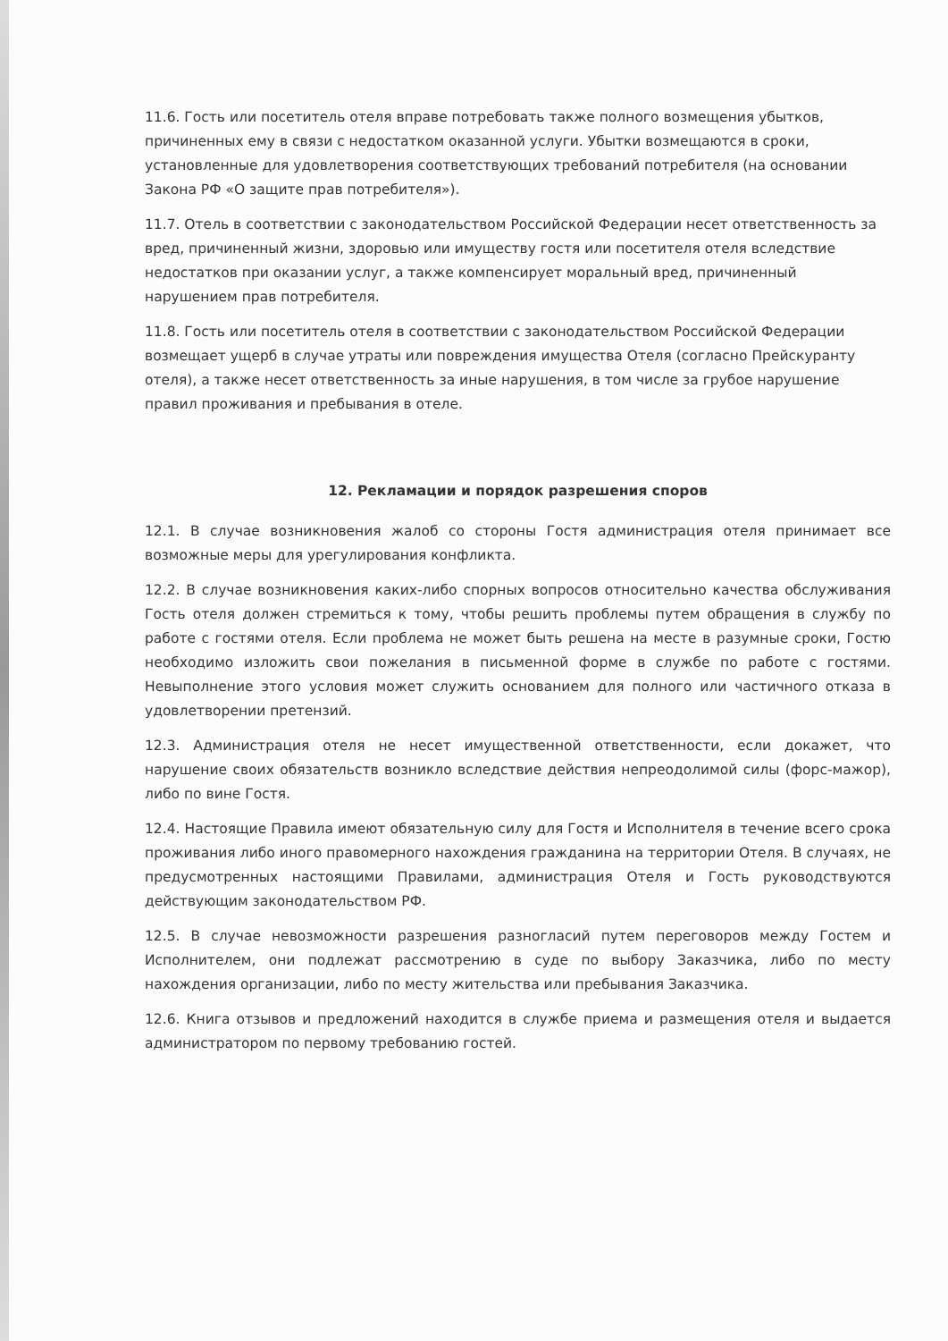11.6. Гость или посетитель отеля вправе потребовать также полного возмещения убытков, причиненных ему в связи с недостатком оказанной услуги. Убытки возмещаются в сроки, установленные для удовлетворения соответствующих требований потребителя (на основании Закона РФ «О защите прав потребителя»).
11.7. Отель в соответствии с законодательством Российской Федерации несет ответственность за вред, причиненный жизни, здоровью или имуществу гостя или посетителя отеля вследствие недостатков при оказании услуг, а также компенсирует моральный вред, причиненный нарушением прав потребителя.
11.8. Гость или посетитель отеля в соответствии с законодательством Российской Федерации возмещает ущерб в случае утраты или повреждения имущества Отеля (согласно Прейскуранту отеля), а также несет ответственность за иные нарушения, в том числе за грубое нарушение правил проживания и пребывания в отеле.
12. Рекламации и порядок разрешения споров
12.1. В случае возникновения жалоб со стороны Гостя администрация отеля принимает все возможные меры для урегулирования конфликта.
12.2. В случае возникновения каких-либо спорных вопросов относительно качества обслуживания Гость отеля должен стремиться к тому, чтобы решить проблемы путем обращения в службу по работе с гостями отеля. Если проблема не может быть решена на месте в разумные сроки, Гостю необходимо изложить свои пожелания в письменной форме в службе по работе с гостями. Невыполнение этого условия может служить основанием для полного или частичного отказа в удовлетворении претензий.
12.3. Администрация отеля не несет имущественной ответственности, если докажет, что нарушение своих обязательств возникло вследствие действия непреодолимой силы (форс-мажор), либо по вине Гостя.
12.4. Настоящие Правила имеют обязательную силу для Гостя и Исполнителя в течение всего срока проживания либо иного правомерного нахождения гражданина на территории Отеля. В случаях, не предусмотренных настоящими Правилами, администрация Отеля и Гость руководствуются действующим законодательством РФ.
12.5. В случае невозможности разрешения разногласий путем переговоров между Гостем и Исполнителем, они подлежат рассмотрению в суде по выбору Заказчика, либо по месту нахождения организации, либо по месту жительства или пребывания Заказчика.
12.6. Книга отзывов и предложений находится в службе приема и размещения отеля и выдается администратором по первому требованию гостей.